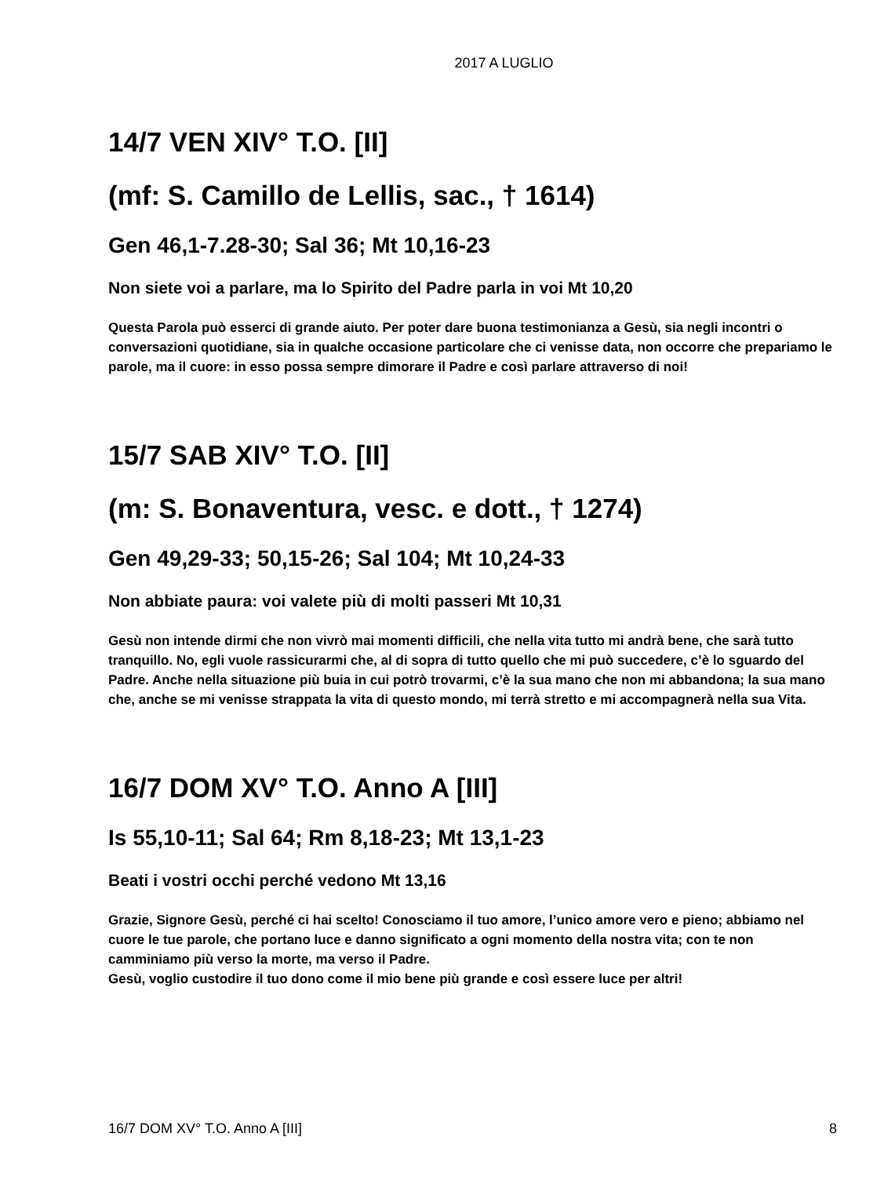2017 A LUGLIO
14/7 VEN XIV° T.O. [II]
(mf: S. Camillo de Lellis, sac., † 1614)
Gen 46,1-7.28-30; Sal 36; Mt 10,16-23
Non siete voi a parlare, ma lo Spirito del Padre parla in voi Mt 10,20
Questa Parola può esserci di grande aiuto. Per poter dare buona testimonianza a Gesù, sia negli incontri o conversazioni quotidiane, sia in qualche occasione particolare che ci venisse data, non occorre che prepariamo le parole, ma il cuore: in esso possa sempre dimorare il Padre e così parlare attraverso di noi!
15/7 SAB XIV° T.O. [II]
(m: S. Bonaventura, vesc. e dott., † 1274)
Gen 49,29-33; 50,15-26; Sal 104; Mt 10,24-33
Non abbiate paura: voi valete più di molti passeri Mt 10,31
Gesù non intende dirmi che non vivrò mai momenti difficili, che nella vita tutto mi andrà bene, che sarà tutto tranquillo. No, egli vuole rassicurarmi che, al di sopra di tutto quello che mi può succedere, c’è lo sguardo del Padre. Anche nella situazione più buia in cui potrò trovarmi, c’è la sua mano che non mi abbandona; la sua mano che, anche se mi venisse strappata la vita di questo mondo, mi terrà stretto e mi accompagnerà nella sua Vita.
16/7 DOM XV° T.O. Anno A [III]
Is 55,10-11; Sal 64; Rm 8,18-23; Mt 13,1-23
Beati i vostri occhi perché vedono Mt 13,16
Grazie, Signore Gesù, perché ci hai scelto! Conosciamo il tuo amore, l’unico amore vero e pieno; abbiamo nel cuore le tue parole, che portano luce e danno significato a ogni momento della nostra vita; con te non camminiamo più verso la morte, ma verso il Padre.
Gesù, voglio custodire il tuo dono come il mio bene più grande e così essere luce per altri!
16/7 DOM XV° T.O. Anno A [III] 8